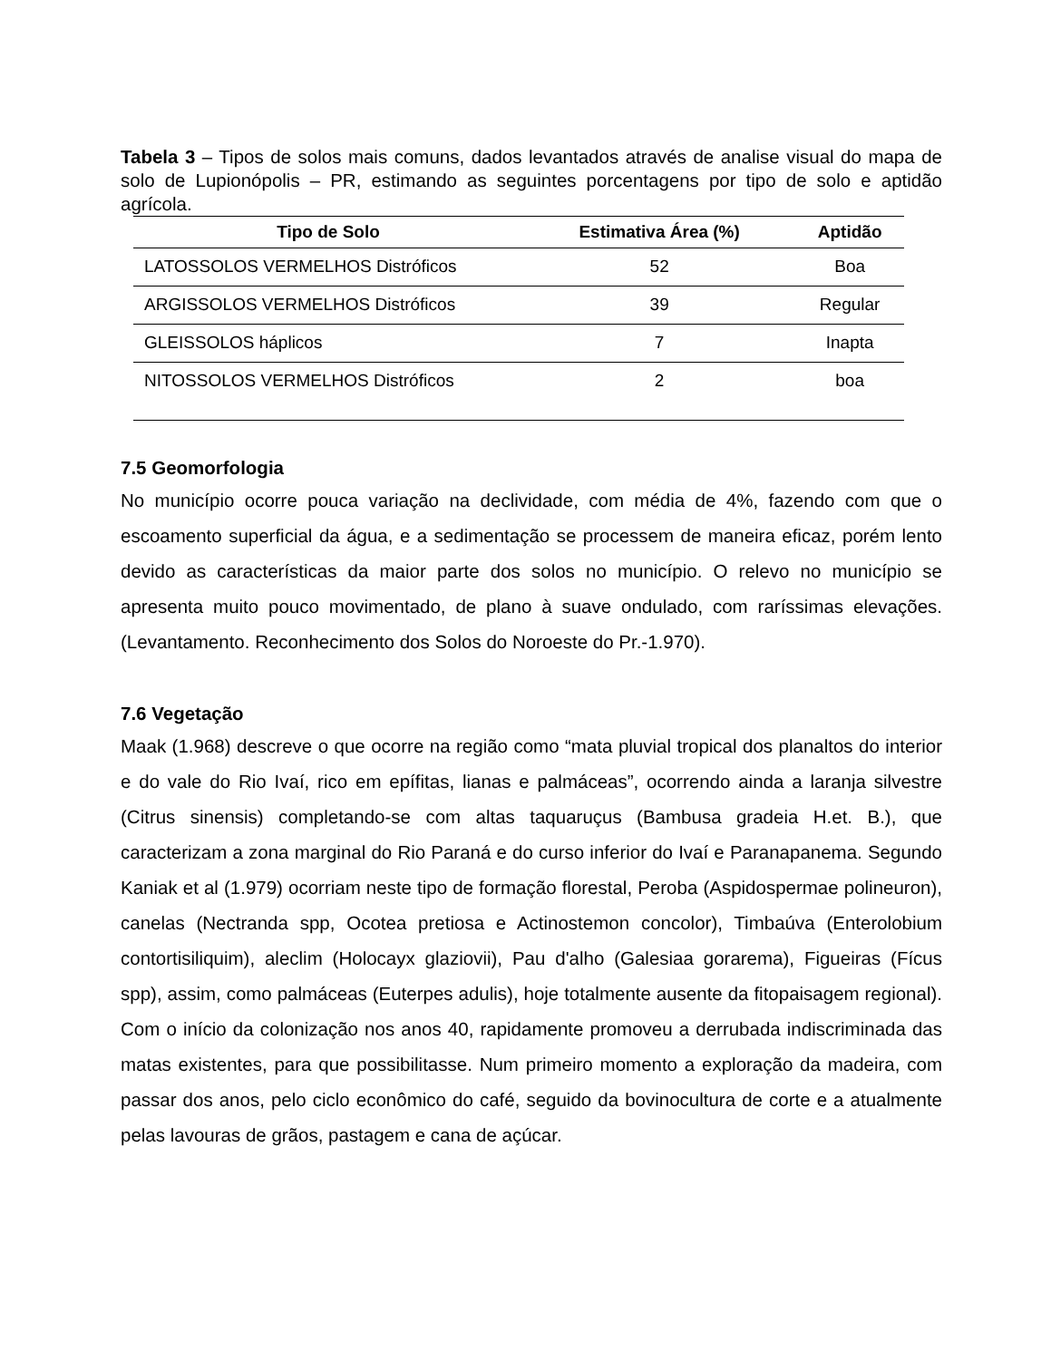Tabela 3 – Tipos de solos mais comuns, dados levantados através de analise visual do mapa de solo de Lupionópolis – PR, estimando as seguintes porcentagens por tipo de solo e aptidão agrícola.
| Tipo de Solo | Estimativa Área (%) | Aptidão |
| --- | --- | --- |
| LATOSSOLOS VERMELHOS Distróficos | 52 | Boa |
| ARGISSOLOS VERMELHOS Distróficos | 39 | Regular |
| GLEISSOLOS háplicos | 7 | Inapta |
| NITOSSOLOS VERMELHOS Distróficos | 2 | boa |
7.5 Geomorfologia
No município ocorre pouca variação na declividade, com média de 4%, fazendo com que o escoamento superficial da água, e a sedimentação se processem de maneira eficaz, porém lento devido as características da maior parte dos solos no município. O relevo no município se apresenta muito pouco movimentado, de plano à suave ondulado, com raríssimas elevações. (Levantamento. Reconhecimento dos Solos do Noroeste do Pr.-1.970).
7.6 Vegetação
Maak (1.968) descreve o que ocorre na região como “mata pluvial tropical dos planaltos do interior e do vale do Rio Ivaí, rico em epífitas, lianas e palmáceas”, ocorrendo ainda a laranja silvestre (Citrus sinensis) completando-se com altas taquaruçus (Bambusa gradeia H.et. B.), que caracterizam a zona marginal do Rio Paraná e do curso inferior do Ivaí e Paranapanema. Segundo Kaniak et al (1.979) ocorriam neste tipo de formação florestal, Peroba (Aspidospermae polineuron), canelas (Nectranda spp, Ocotea pretiosa e Actinostemon concolor), Timbaúva (Enterolobium contortisiliquim), aleclim (Holocayx glaziovii), Pau d'alho (Galesiaa gorarema), Figueiras (Fícus spp), assim, como palmáceas (Euterpes adulis), hoje totalmente ausente da fitopaisagem regional). Com o início da colonização nos anos 40, rapidamente promoveu a derrubada indiscriminada das matas existentes, para que possibilitasse. Num primeiro momento a exploração da madeira, com passar dos anos, pelo ciclo econômico do café, seguido da bovinocultura de corte e a atualmente pelas lavouras de grãos, pastagem e cana de açúcar.